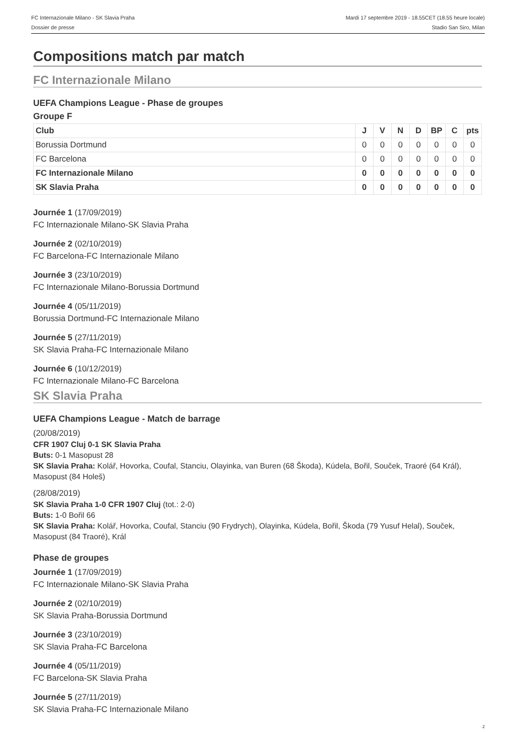FC Internazionale Milano - SK Slavia Praha
Dossier de presse
Mardi 17 septembre 2019 - 18.55CET (18.55 heure locale)
Stadio San Siro, Milan
Compositions match par match
FC Internazionale Milano
UEFA Champions League - Phase de groupes
Groupe F
| Club | J | V | N | D | BP | C | pts |
| --- | --- | --- | --- | --- | --- | --- | --- |
| Borussia Dortmund | 0 | 0 | 0 | 0 | 0 | 0 | 0 |
| FC Barcelona | 0 | 0 | 0 | 0 | 0 | 0 | 0 |
| FC Internazionale Milano | 0 | 0 | 0 | 0 | 0 | 0 | 0 |
| SK Slavia Praha | 0 | 0 | 0 | 0 | 0 | 0 | 0 |
Journée 1 (17/09/2019)
FC Internazionale Milano-SK Slavia Praha
Journée 2 (02/10/2019)
FC Barcelona-FC Internazionale Milano
Journée 3 (23/10/2019)
FC Internazionale Milano-Borussia Dortmund
Journée 4 (05/11/2019)
Borussia Dortmund-FC Internazionale Milano
Journée 5 (27/11/2019)
SK Slavia Praha-FC Internazionale Milano
Journée 6 (10/12/2019)
FC Internazionale Milano-FC Barcelona
SK Slavia Praha
UEFA Champions League - Match de barrage
(20/08/2019)
CFR 1907 Cluj 0-1 SK Slavia Praha
Buts: 0-1 Masopust 28
SK Slavia Praha: Kolář, Hovorka, Coufal, Stanciu, Olayinka, van Buren (68 Škoda), Kúdela, Bořil, Souček, Traoré (64 Král), Masopust (84 Holeš)
(28/08/2019)
SK Slavia Praha 1-0 CFR 1907 Cluj (tot.: 2-0)
Buts: 1-0 Bořil 66
SK Slavia Praha: Kolář, Hovorka, Coufal, Stanciu (90 Frydrych), Olayinka, Kúdela, Bořil, Škoda (79 Yusuf Helal), Souček, Masopust (84 Traoré), Král
Phase de groupes
Journée 1 (17/09/2019)
FC Internazionale Milano-SK Slavia Praha
Journée 2 (02/10/2019)
SK Slavia Praha-Borussia Dortmund
Journée 3 (23/10/2019)
SK Slavia Praha-FC Barcelona
Journée 4 (05/11/2019)
FC Barcelona-SK Slavia Praha
Journée 5 (27/11/2019)
SK Slavia Praha-FC Internazionale Milano
2